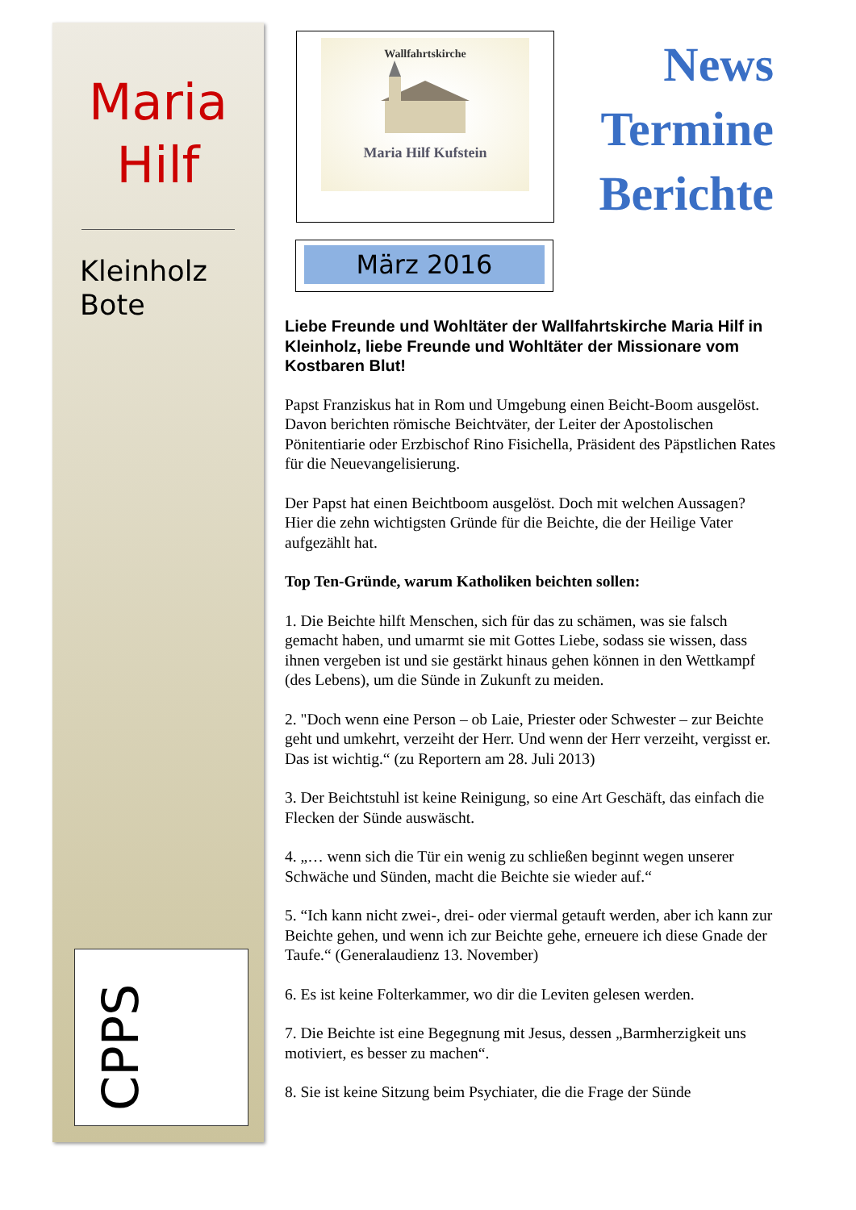Maria
Hilf
Kleinholz
Bote
CPPS
Wallfahrtskirche
Maria Hilf Kufstein
News
Termine
Berichte
März 2016
Liebe Freunde und Wohltäter der Wallfahrtskirche Maria Hilf in Kleinholz, liebe Freunde und Wohltäter der Missionare vom Kostbaren Blut!
Papst Franziskus hat in Rom und Umgebung einen Beicht-Boom ausgelöst. Davon berichten römische Beichtväter, der Leiter der Apostolischen Pönitentiarie oder Erzbischof Rino Fisichella, Präsident des Päpstlichen Rates für die Neuevangelisierung.
Der Papst hat einen Beichtboom ausgelöst. Doch mit welchen Aussagen? Hier die zehn wichtigsten Gründe für die Beichte, die der Heilige Vater aufgezählt hat.
Top Ten-Gründe, warum Katholiken beichten sollen:
1. Die Beichte hilft Menschen, sich für das zu schämen, was sie falsch gemacht haben, und umarmt sie mit Gottes Liebe, sodass sie wissen, dass ihnen vergeben ist und sie gestärkt hinaus gehen können in den Wettkampf (des Lebens), um die Sünde in Zukunft zu meiden.
2. "Doch wenn eine Person – ob Laie, Priester oder Schwester – zur Beichte geht und umkehrt, verzeiht der Herr. Und wenn der Herr verzeiht, vergisst er. Das ist wichtig.“ (zu Reportern am 28. Juli 2013)
3. Der Beichtstuhl ist keine Reinigung, so eine Art Geschäft, das einfach die Flecken der Sünde auswäscht.
4. „… wenn sich die Tür ein wenig zu schließen beginnt wegen unserer Schwäche und Sünden, macht die Beichte sie wieder auf.“
5. “Ich kann nicht zwei-, drei- oder viermal getauft werden, aber ich kann zur Beichte gehen, und wenn ich zur Beichte gehe, erneuere ich diese Gnade der Taufe.“ (Generalaudienz 13. November)
6. Es ist keine Folterkammer, wo dir die Leviten gelesen werden.
7. Die Beichte ist eine Begegnung mit Jesus, dessen „Barmherzigkeit uns motiviert, es besser zu machen“.
8. Sie ist keine Sitzung beim Psychiater, die die Frage der Sünde